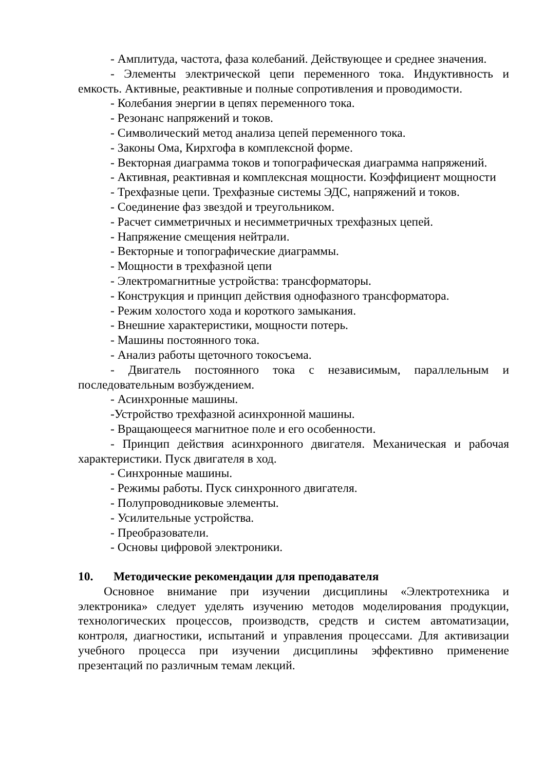- Амплитуда, частота, фаза колебаний. Действующее и среднее значения.
- Элементы электрической цепи переменного тока. Индуктивность и емкость. Активные, реактивные и полные сопротивления и проводимости.
- Колебания энергии в цепях переменного тока.
- Резонанс напряжений и токов.
- Символический метод анализа цепей переменного тока.
- Законы Ома, Кирхгофа в комплексной форме.
- Векторная диаграмма токов и топографическая диаграмма напряжений.
- Активная, реактивная и комплексная мощности. Коэффициент мощности
- Трехфазные цепи. Трехфазные системы ЭДС, напряжений и токов.
- Соединение фаз звездой и треугольником.
- Расчет симметричных и несимметричных трехфазных цепей.
- Напряжение смещения нейтрали.
- Векторные и топографические диаграммы.
- Мощности в трехфазной цепи
- Электромагнитные устройства: трансформаторы.
- Конструкция и принцип действия однофазного трансформатора.
- Режим холостого хода и короткого замыкания.
- Внешние характеристики, мощности потерь.
- Машины постоянного тока.
- Анализ работы щеточного токосъема.
- Двигатель постоянного тока с независимым, параллельным и последовательным возбуждением.
- Асинхронные машины.
-Устройство трехфазной асинхронной машины.
- Вращающееся магнитное поле и его особенности.
- Принцип действия асинхронного двигателя. Механическая и рабочая характеристики. Пуск двигателя в ход.
- Синхронные машины.
- Режимы работы. Пуск синхронного двигателя.
- Полупроводниковые элементы.
- Усилительные устройства.
- Преобразователи.
- Основы цифровой электроники.
10. Методические рекомендации для преподавателя
Основное внимание при изучении дисциплины «Электротехника и электроника» следует уделять изучению методов моделирования продукции, технологических процессов, производств, средств и систем автоматизации, контроля, диагностики, испытаний и управления процессами. Для активизации учебного процесса при изучении дисциплины эффективно применение презентаций по различным темам лекций.